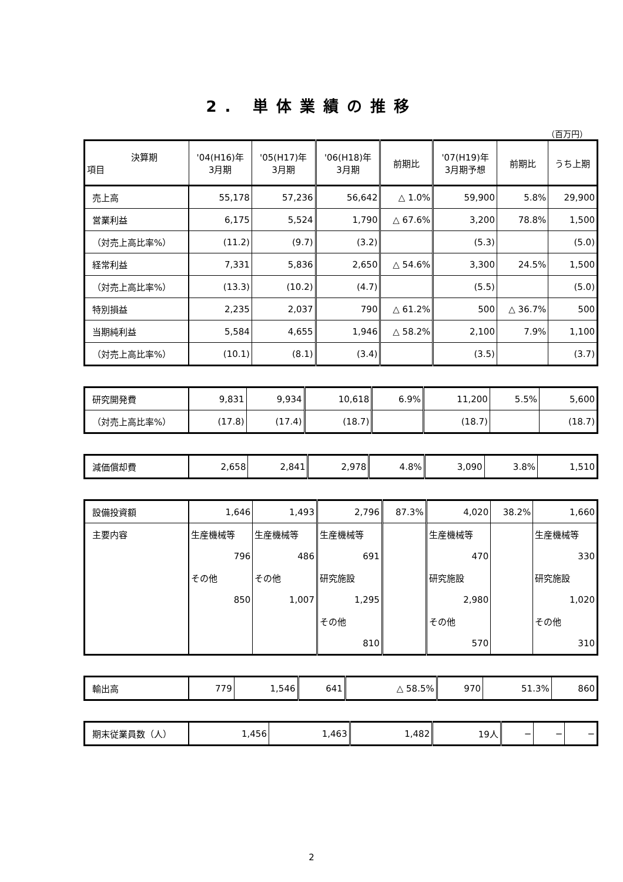2. 単体業績の推移
（百万円）
| 決算期 項目 | '04(H16)年 3月期 | '05(H17)年 3月期 | '06(H18)年 3月期 | 前期比 | '07(H19)年 3月期予想 | 前期比 | うち上期 |
| --- | --- | --- | --- | --- | --- | --- | --- |
| 売上高 | 55,178 | 57,236 | 56,642 | △ 1.0% | 59,900 | 5.8% | 29,900 |
| 営業利益 | 6,175 | 5,524 | 1,790 | △ 67.6% | 3,200 | 78.8% | 1,500 |
| （対売上高比率%） | (11.2) | (9.7) | (3.2) | | (5.3) | | (5.0) |
| 経常利益 | 7,331 | 5,836 | 2,650 | △ 54.6% | 3,300 | 24.5% | 1,500 |
| （対売上高比率%） | (13.3) | (10.2) | (4.7) | | (5.5) | | (5.0) |
| 特別損益 | 2,235 | 2,037 | 790 | △ 61.2% | 500 | △ 36.7% | 500 |
| 当期純利益 | 5,584 | 4,655 | 1,946 | △ 58.2% | 2,100 | 7.9% | 1,100 |
| （対売上高比率%） | (10.1) | (8.1) | (3.4) | | (3.5) | | (3.7) |
| 研究開発費 | 9,831 | 9,934 | 10,618 | 6.9% | 11,200 | 5.5% | 5,600 |
| （対売上高比率%） | (17.8) | (17.4) | (18.7) | | (18.7) | | (18.7) |
| 減価償却費 | 2,658 | 2,841 | 2,978 | 4.8% | 3,090 | 3.8% | 1,510 |
| 設備投資額 | 1,646 | 1,493 | 2,796 | 87.3% | 4,020 | 38.2% | 1,660 |
| 主要内容 | 生産機械等 | 生産機械等 | 生産機械等 | | 生産機械等 | | 生産機械等 |
| | 796 | 486 | 691 | | 470 | | 330 |
| | その他 | その他 | 研究施設 | | 研究施設 | | 研究施設 |
| | 850 | 1,007 | 1,295 | | 2,980 | | 1,020 |
| | | | その他 | | その他 | | その他 |
| | | | 810 | | 570 | | 310 |
| 輸出高 | 779 | 1,546 | 641 | △ 58.5% | 970 | 51.3% | 860 |
| 期末従業員数（人） | 1,456 | 1,463 | 1,482 | 19人 | − | − | − |
2